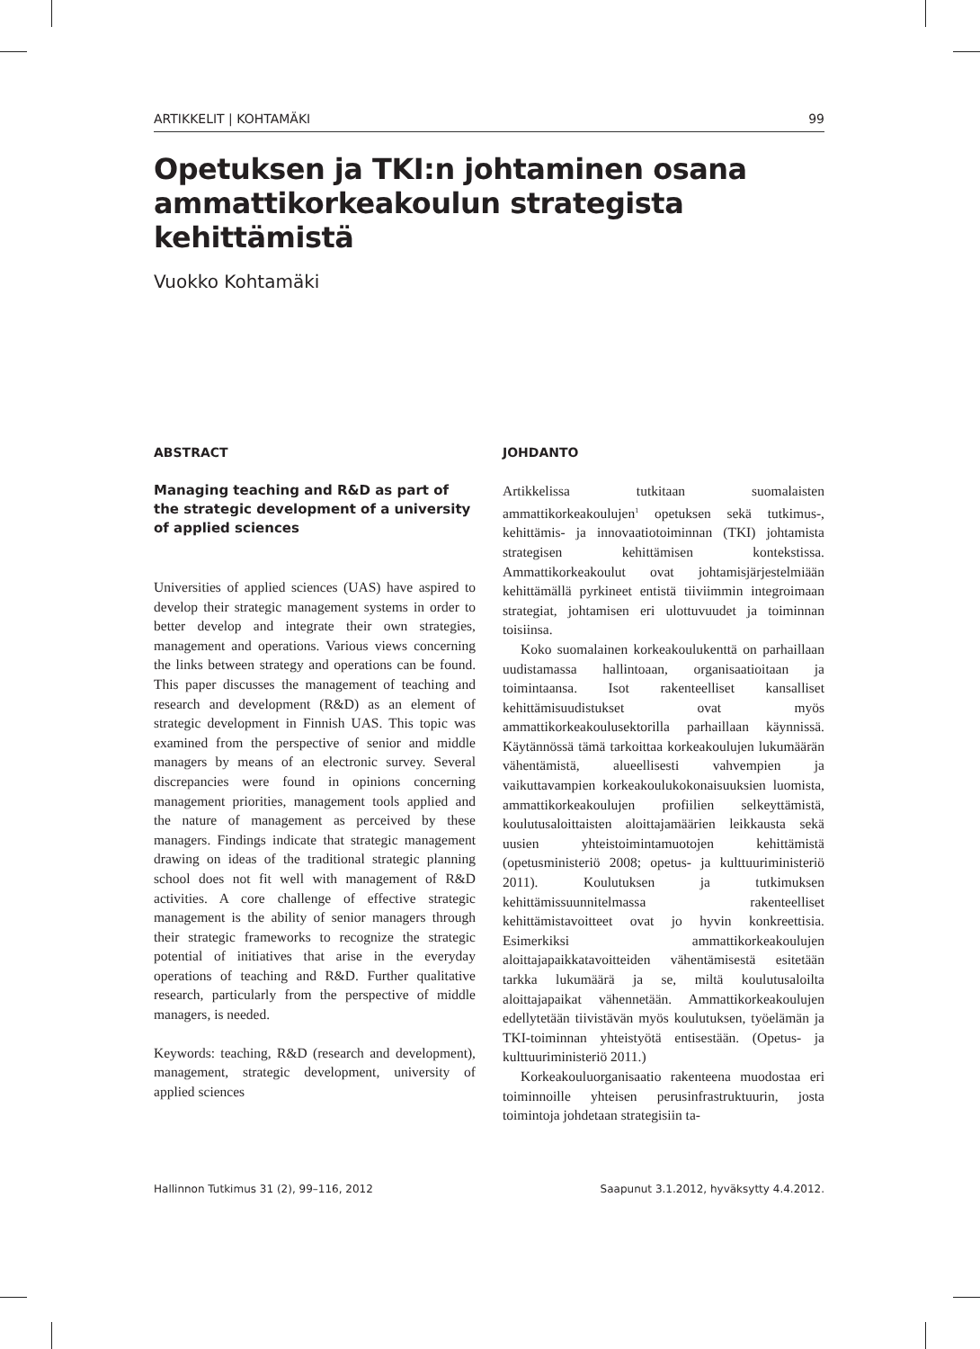ARTIKKELIT | KOHTAMÄKI 99
Opetuksen ja TKI:n johtaminen osana ammattikorkeakoulun strategista kehittämistä
Vuokko Kohtamäki
ABSTRACT
Managing teaching and R&D as part of the strategic development of a university of applied sciences
Universities of applied sciences (UAS) have aspired to develop their strategic management systems in order to better develop and integrate their own strategies, management and operations. Various views concerning the links between strategy and operations can be found. This paper discusses the management of teaching and research and development (R&D) as an element of strategic development in Finnish UAS. This topic was examined from the perspective of senior and middle managers by means of an electronic survey. Several discrepancies were found in opinions concerning management priorities, management tools applied and the nature of management as perceived by these managers. Findings indicate that strategic management drawing on ideas of the traditional strategic planning school does not fit well with management of R&D activities. A core challenge of effective strategic management is the ability of senior managers through their strategic frameworks to recognize the strategic potential of initiatives that arise in the everyday operations of teaching and R&D. Further qualitative research, particularly from the perspective of middle managers, is needed.
Keywords: teaching, R&D (research and development), management, strategic development, university of applied sciences
JOHDANTO
Artikkelissa tutkitaan suomalaisten ammattikorkeakoulujen<sup>1</sup> opetuksen sekä tutkimus-, kehittämis- ja innovaatiotoiminnan (TKI) johtamista strategisen kehittämisen kontekstissa. Ammattikorkeakoulut ovat johtamisjärjestelmiään kehittämällä pyrkineet entistä tiiviimmin integroimaan strategiat, johtamisen eri ulottuvuudet ja toiminnan toisiinsa.
Koko suomalainen korkeakoulukenttä on parhaillaan uudistamassa hallintoaan, organisaatioitaan ja toimintaansa. Isot rakenteelliset kansalliset kehittämisuudistukset ovat myös ammattikorkeakoulusektorilla parhaillaan käynnissä. Käytännössä tämä tarkoittaa korkeakoulujen lukumäärän vähentämistä, alueellisesti vahvempien ja vaikuttavampien korkeakoulukokonaisuuksien luomista, ammattikorkeakoulujen profiilien selkeyttämistä, koulutusaloittaisten aloittajamäärien leikkausta sekä uusien yhteistoimintamuotojen kehittämistä (opetusministeriö 2008; opetus- ja kulttuuriministeriö 2011). Koulutuksen ja tutkimuksen kehittämissuunnitelmassa rakenteelliset kehittämistavoitteet ovat jo hyvin konkreettisia. Esimerkiksi ammattikorkeakoulujen aloittajapaikkatavoitteiden vähentämisestä esitetään tarkka lukumäärä ja se, miltä koulutusaloilta aloittajapaikat vähennetään. Ammattikorkeakoulujen edellytetään tiivistävän myös koulutuksen, työelämän ja TKI-toiminnan yhteistyötä entisestään. (Opetus- ja kulttuuriministeriö 2011.)
Korkeakouluorganisaatio rakenteena muodostaa eri toiminnoille yhteisen perusinfrastruktuurin, josta toimintoja johdetaan strategisiin ta-
Hallinnon Tutkimus 31 (2), 99–116, 2012 Saapunut 3.1.2012, hyväksytty 4.4.2012.